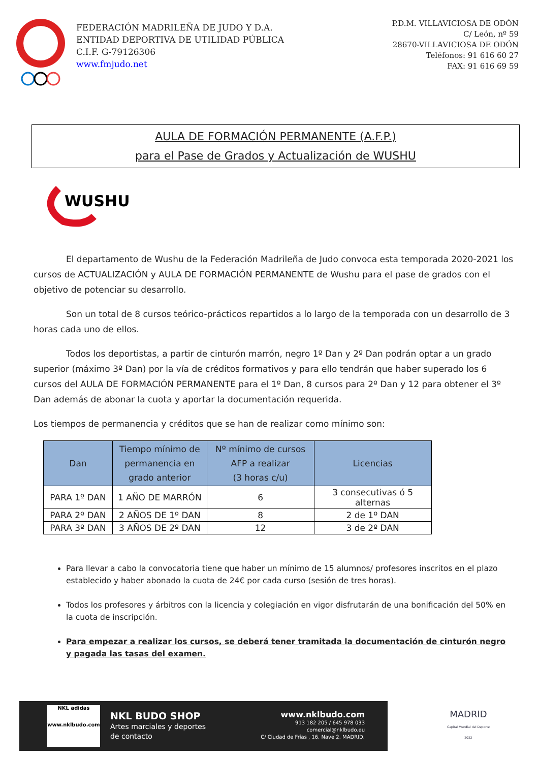FEDERACIÓN MADRILEÑA DE JUDO Y D.A.
ENTIDAD DEPORTIVA DE UTILIDAD PÚBLICA
C.I.F. G-79126306
www.fmjudo.net
P.D.M. VILLAVICIOSA DE ODÓN
C/ León, nº 59
28670-VILLAVICIOSA DE ODÓN
Teléfonos: 91 616 60 27
FAX: 91 616 69 59
AULA DE FORMACIÓN PERMANENTE (A.F.P.)
para el Pase de Grados y Actualización de WUSHU
WUSHU
El departamento de Wushu de la Federación Madrileña de Judo convoca esta temporada 2020-2021 los cursos de ACTUALIZACIÓN y AULA DE FORMACIÓN PERMANENTE de Wushu para el pase de grados con el objetivo de potenciar su desarrollo.
Son un total de 8 cursos teórico-prácticos repartidos a lo largo de la temporada con un desarrollo de 3 horas cada uno de ellos.
Todos los deportistas, a partir de cinturón marrón, negro 1º Dan y 2º Dan podrán optar a un grado superior (máximo 3º Dan) por la vía de créditos formativos y para ello tendrán que haber superado los 6 cursos del AULA DE FORMACIÓN PERMANENTE para el 1º Dan, 8 cursos para 2º Dan y 12 para obtener el 3º Dan además de abonar la cuota y aportar la documentación requerida.
Los tiempos de permanencia y créditos que se han de realizar como mínimo son:
| Dan | Tiempo mínimo de permanencia en grado anterior | Nº mínimo de cursos AFP a realizar (3 horas c/u) | Licencias |
| --- | --- | --- | --- |
| PARA 1º DAN | 1 AÑO DE MARRÓN | 6 | 3 consecutivas ó 5 alternas |
| PARA 2º DAN | 2 AÑOS DE 1º DAN | 8 | 2 de 1º DAN |
| PARA 3º DAN | 3 AÑOS DE 2º DAN | 12 | 3 de 2º DAN |
Para llevar a cabo la convocatoria tiene que haber un mínimo de 15 alumnos/ profesores inscritos en el plazo establecido y haber abonado la cuota de 24€ por cada curso (sesión de tres horas).
Todos los profesores y árbitros con la licencia y colegiación en vigor disfrutarán de una bonificación del 50% en la cuota de inscripción.
Para empezar a realizar los cursos, se deberá tener tramitada la documentación de cinturón negro y pagada las tasas del examen.
NKL adidas
www.nklbudo.com
NKL BUDO SHOP
Artes marciales y deportes
de contacto
www.nklbudo.com
913 182 205 / 645 978 033
comercial@nklbudo.eu
C/ Ciudad de Frías , 16. Nave 2. MADRID.
MADRID
Capital Mundial del Deporte
2022